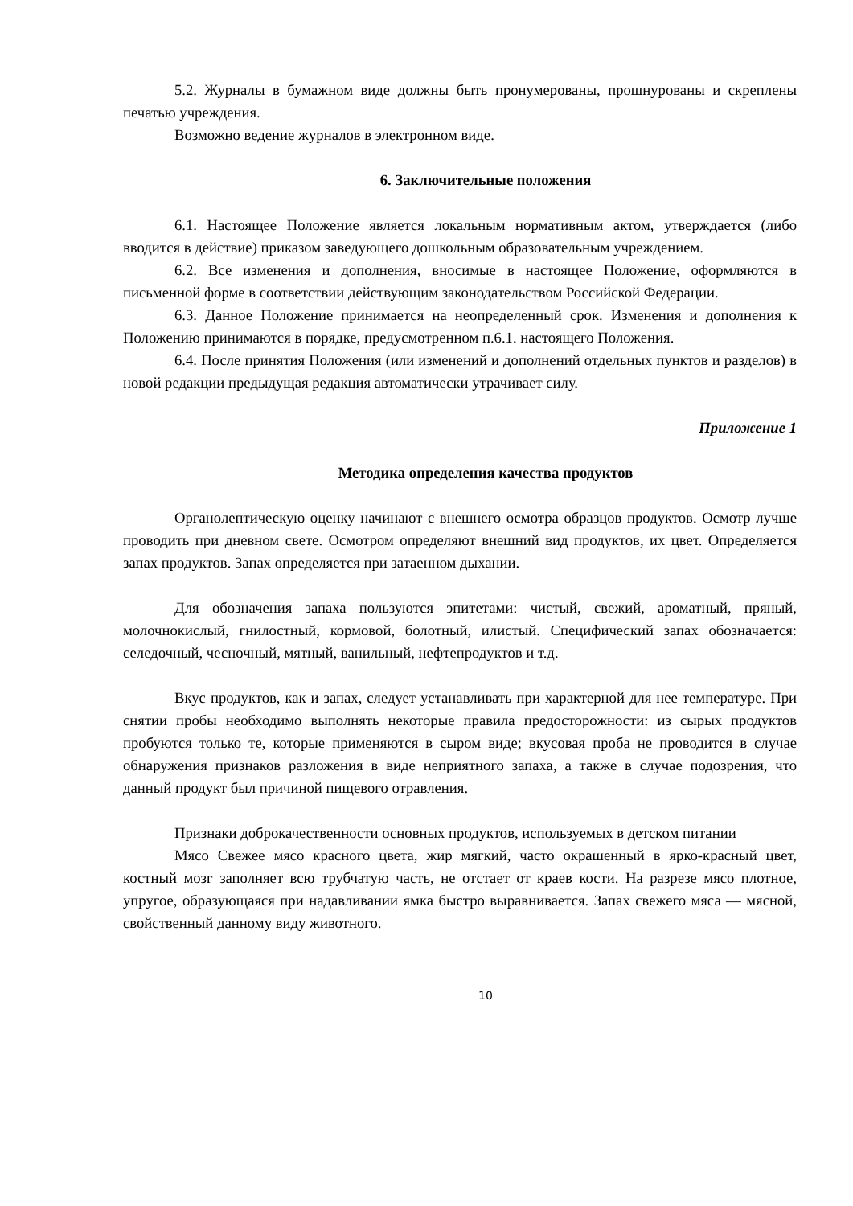5.2. Журналы в бумажном виде должны быть пронумерованы, прошнурованы и скреплены печатью учреждения.
Возможно ведение журналов в электронном виде.
6. Заключительные положения
6.1. Настоящее Положение является локальным нормативным актом, утверждается (либо вводится в действие) приказом заведующего дошкольным образовательным учреждением.
6.2. Все изменения и дополнения, вносимые в настоящее Положение, оформляются в письменной форме в соответствии действующим законодательством Российской Федерации.
6.3. Данное Положение принимается на неопределенный срок. Изменения и дополнения к Положению принимаются в порядке, предусмотренном п.6.1. настоящего Положения.
6.4. После принятия Положения (или изменений и дополнений отдельных пунктов и разделов) в новой редакции предыдущая редакция автоматически утрачивает силу.
Приложение 1
Методика определения качества продуктов
Органолептическую оценку начинают с внешнего осмотра образцов продуктов. Осмотр лучше проводить при дневном свете. Осмотром определяют внешний вид продуктов, их цвет. Определяется запах продуктов. Запах определяется при затаенном дыхании.
Для обозначения запаха пользуются эпитетами: чистый, свежий, ароматный, пряный, молочнокислый, гнилостный, кормовой, болотный, илистый. Специфический запах обозначается: селедочный, чесночный, мятный, ванильный, нефтепродуктов и т.д.
Вкус продуктов, как и запах, следует устанавливать при характерной для нее температуре. При снятии пробы необходимо выполнять некоторые правила предосторожности: из сырых продуктов пробуются только те, которые применяются в сыром виде; вкусовая проба не проводится в случае обнаружения признаков разложения в виде неприятного запаха, а также в случае подозрения, что данный продукт был причиной пищевого отравления.
Признаки доброкачественности основных продуктов, используемых в детском питании
Мясо Свежее мясо красного цвета, жир мягкий, часто окрашенный в ярко-красный цвет, костный мозг заполняет всю трубчатую часть, не отстает от краев кости. На разрезе мясо плотное, упругое, образующаяся при надавливании ямка быстро выравнивается. Запах свежего мяса — мясной, свойственный данному виду животного.
10